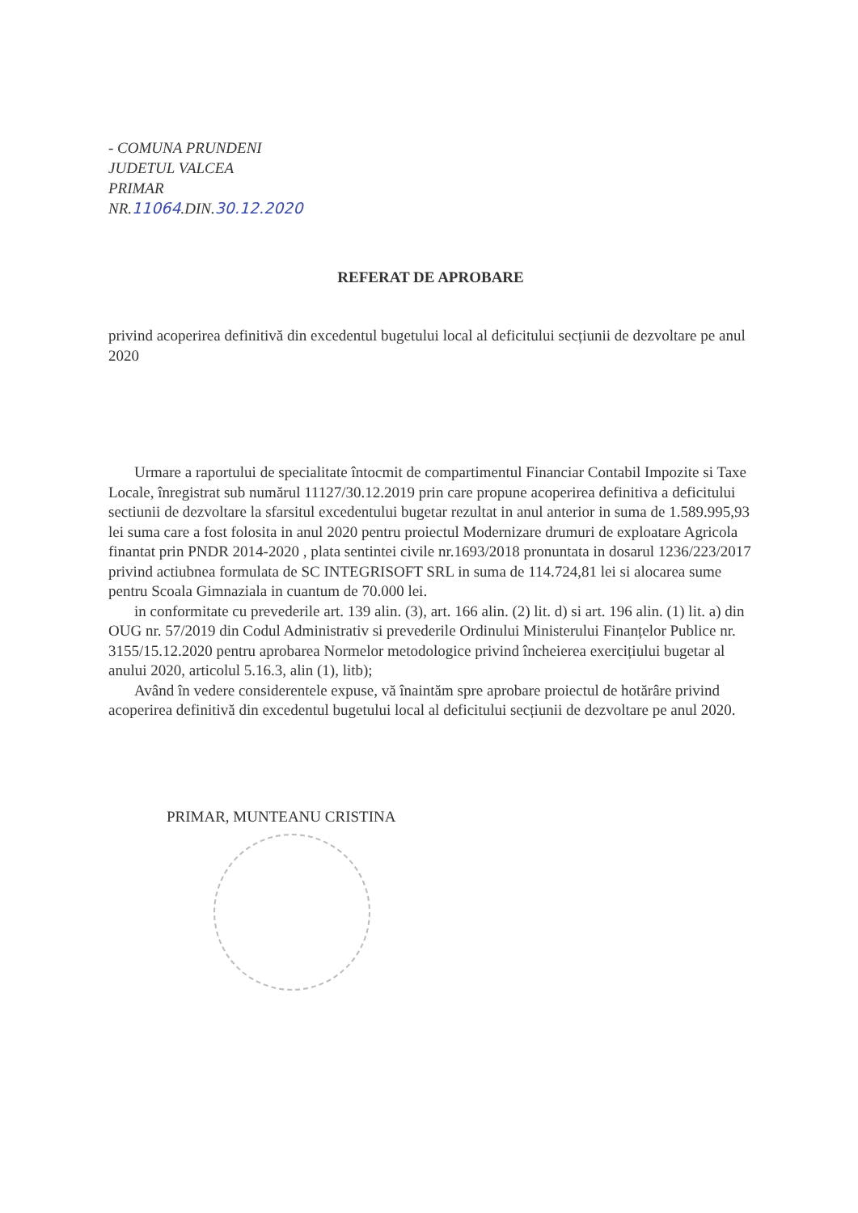- COMUNA PRUNDENI
JUDETUL VALCEA
PRIMAR
NR.11064.DIN.30.12.2020
REFERAT DE APROBARE
privind acoperirea definitivă din excedentul bugetului local al deficitului secțiunii de dezvoltare pe anul 2020
Urmare a raportului de specialitate întocmit de compartimentul Financiar Contabil Impozite si Taxe Locale, înregistrat sub numărul 11127/30.12.2019 prin care propune acoperirea definitiva a deficitului sectiunii de dezvoltare la sfarsitul excedentului bugetar rezultat in anul anterior in suma de 1.589.995,93 lei suma care a fost folosita in anul 2020 pentru proiectul Modernizare drumuri de exploatare Agricola finantat prin PNDR 2014-2020 , plata sentintei civile nr.1693/2018 pronuntata in dosarul 1236/223/2017 privind actiubnea formulata de SC INTEGRISOFT SRL in suma de 114.724,81 lei si alocarea sume pentru Scoala Gimnaziala in cuantum de 70.000 lei.
in conformitate cu prevederile art. 139 alin. (3), art. 166 alin. (2) lit. d) si art. 196 alin. (1) lit. a) din OUG nr. 57/2019 din Codul Administrativ si prevederile Ordinului Ministerului Finanțelor Publice nr. 3155/15.12.2020 pentru aprobarea Normelor metodologice privind încheierea exercițiului bugetar al anului 2020, articolul 5.16.3, alin (1), litb);
Având în vedere considerentele expuse, vă înaintăm spre aprobare proiectul de hotărâre privind acoperirea definitivă din excedentul bugetului local al deficitului secțiunii de dezvoltare pe anul 2020.
PRIMAR, MUNTEANU CRISTINA